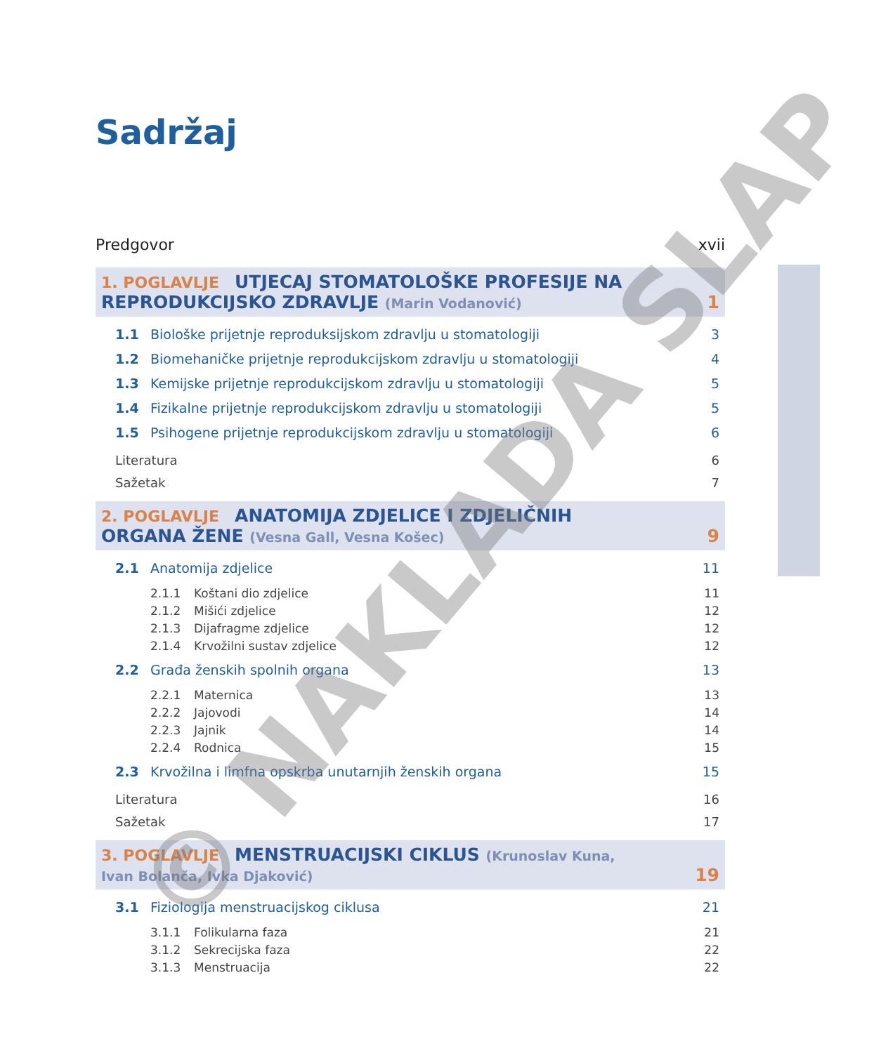Sadržaj
Predgovor xvii
1. POGLAVLJE UTJECAJ STOMATOLOŠKE PROFESIJE NA
REPRODUKCIJSKO ZDRAVLJE (Marin Vodanović) 1
1.1 Biološke prijetnje reproduksijskom zdravlju u stomatologiji 3
1.2 Biomehaničke prijetnje reprodukcijskom zdravlju u stomatologiji 4
1.3 Kemijske prijetnje reprodukcijskom zdravlju u stomatologiji 5
1.4 Fizikalne prijetnje reprodukcijskom zdravlju u stomatologiji 5
1.5 Psihogene prijetnje reprodukcijskom zdravlju u stomatologiji 6
Literatura 6
Sažetak 7
2. POGLAVLJE ANATOMIJA ZDJELICE I ZDJELIČNIH
ORGANA ŽENE (Vesna Gall, Vesna Košec) 9
2.1 Anatomija zdjelice 11
2.1.1 Koštani dio zdjelice 11
2.1.2 Mišići zdjelice 12
2.1.3 Dijafragme zdjelice 12
2.1.4 Krvožilni sustav zdjelice 12
2.2 Građa ženskih spolnih organa 13
2.2.1 Maternica 13
2.2.2 Jajovodi 14
2.2.3 Jajnik 14
2.2.4 Rodnica 15
2.3 Krvožilna i limfna opskrba unutarnjih ženskih organa 15
Literatura 16
Sažetak 17
3. POGLAVLJE MENSTRUACIJSKI CIKLUS (Krunoslav Kuna,
Ivan Bolanča, Ivka Djaković) 19
3.1 Fiziologija menstruacijskog ciklusa 21
3.1.1 Folikularna faza 21
3.1.2 Sekrecijska faza 22
3.1.3 Menstruacija 22
© NAKLADA SLAP